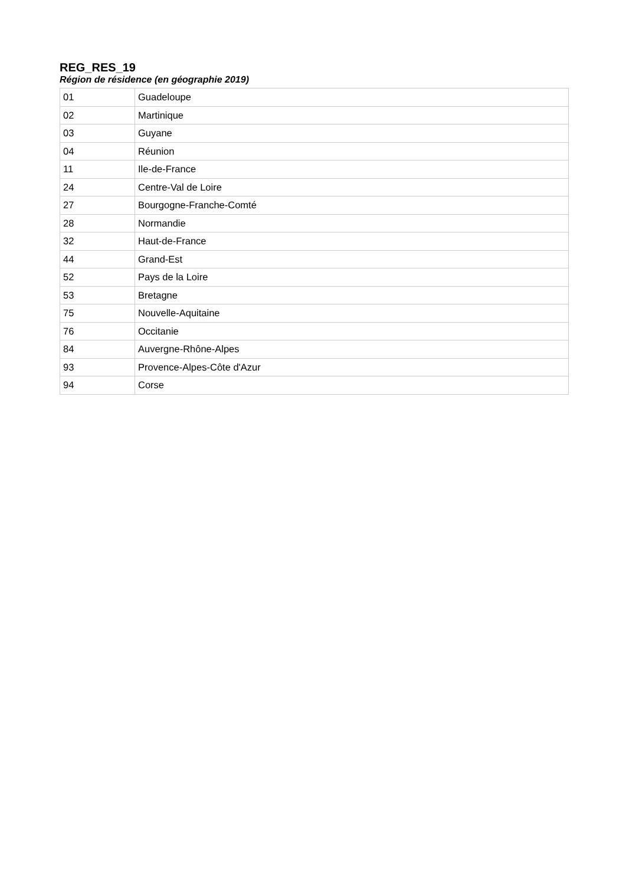REG_RES_19
Région de résidence (en géographie 2019)
| 01 | Guadeloupe |
| 02 | Martinique |
| 03 | Guyane |
| 04 | Réunion |
| 11 | Ile-de-France |
| 24 | Centre-Val de Loire |
| 27 | Bourgogne-Franche-Comté |
| 28 | Normandie |
| 32 | Haut-de-France |
| 44 | Grand-Est |
| 52 | Pays de la Loire |
| 53 | Bretagne |
| 75 | Nouvelle-Aquitaine |
| 76 | Occitanie |
| 84 | Auvergne-Rhône-Alpes |
| 93 | Provence-Alpes-Côte d'Azur |
| 94 | Corse |